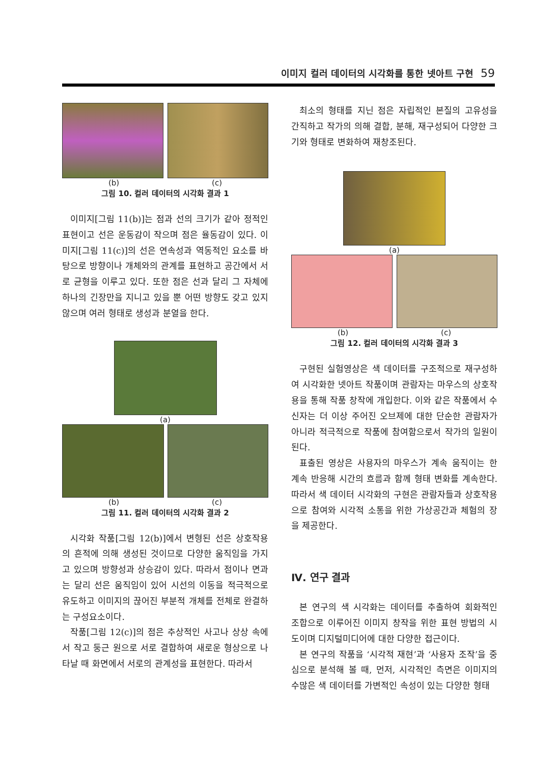이미지 컬러 데이터의 시각화를 통한 넷아트 구현 59
(b) (c)
그림 10. 컬러 데이터의 시각화 결과 1
이미지[그림 11(b)]는 점과 선의 크기가 같아 정적인 표현이고 선은 운동감이 작으며 점은 율동감이 있다. 이미지[그림 11(c)]의 선은 연속성과 역동적인 요소를 바탕으로 방향이나 개체와의 관계를 표현하고 공간에서 서로 균형을 이루고 있다. 또한 점은 선과 달리 그 자체에 하나의 긴장만을 지니고 있을 뿐 어떤 방향도 갖고 있지 않으며 여러 형태로 생성과 분열을 한다.
(a)
(b) (c)
그림 11. 컬러 데이터의 시각화 결과 2
시각화 작품[그림 12(b)]에서 변형된 선은 상호작용의 흔적에 의해 생성된 것이므로 다양한 움직임을 가지고 있으며 방향성과 상승감이 있다. 따라서 점이나 면과는 달리 선은 움직임이 있어 시선의 이동을 적극적으로 유도하고 이미지의 끊어진 부분적 개체를 전체로 완결하는 구성요소이다.
작품[그림 12(c)]의 점은 추상적인 사고나 상상 속에서 작고 둥근 원으로 서로 결합하여 새로운 형상으로 나타날 때 화면에서 서로의 관계성을 표현한다. 따라서
최소의 형태를 지닌 점은 자립적인 본질의 고유성을 간직하고 작가의 의해 결합, 분해, 재구성되어 다양한 크기와 형태로 변화하여 재창조된다.
(a)
(b) (c)
그림 12. 컬러 데이터의 시각화 결과 3
구현된 실험영상은 색 데이터를 구조적으로 재구성하여 시각화한 넷아트 작품이며 관람자는 마우스의 상호작용을 통해 작품 창작에 개입한다. 이와 같은 작품에서 수신자는 더 이상 주어진 오브제에 대한 단순한 관람자가 아니라 적극적으로 작품에 참여함으로서 작가의 일원이 된다.
표출된 영상은 사용자의 마우스가 계속 움직이는 한 계속 반응해 시간의 흐름과 함께 형태 변화를 계속한다. 따라서 색 데이터 시각화의 구현은 관람자들과 상호작용으로 참여와 시각적 소통을 위한 가상공간과 체험의 장을 제공한다.
Ⅳ. 연구 결과
본 연구의 색 시각화는 데이터를 추출하여 회화적인 조합으로 이루어진 이미지 창작을 위한 표현 방법의 시도이며 디지털미디어에 대한 다양한 접근이다.
본 연구의 작품을 ‘시각적 재현’과 ‘사용자 조작’을 중심으로 분석해 볼 때, 먼저, 시각적인 측면은 이미지의 수많은 색 데이터를 가변적인 속성이 있는 다양한 형태